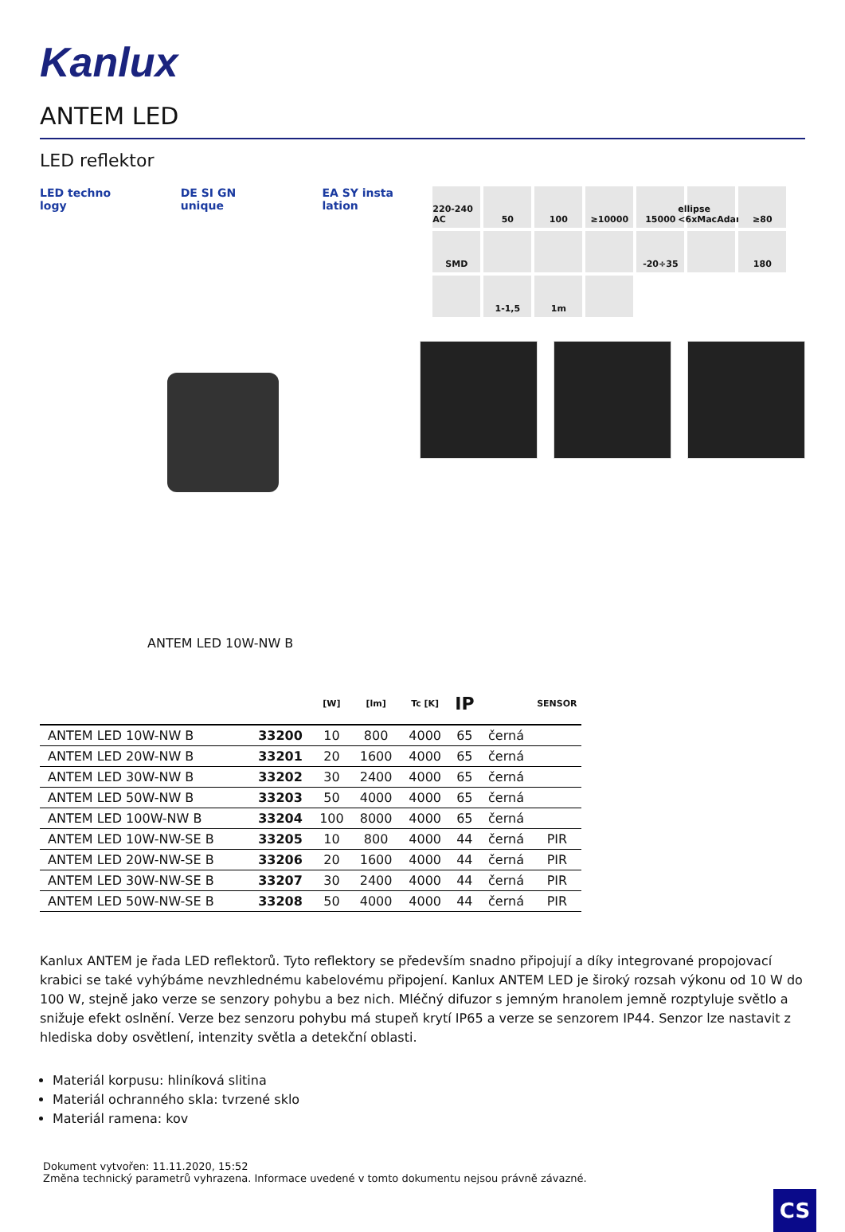Kanlux
ANTEM LED
LED reflektor
LED techno logy DE SI GN unique EA SY insta lation
220-240 AC
50
100
≥10000
15000
ellipse <6xMacAdam
≥80
SMD
-20÷35
180
1-1,5
1m
ANTEM LED 10W-NW B
| | | [W] | [lm] | Tc [K] | IP | | SENSOR |
| --- | --- | --- | --- | --- | --- | --- | --- |
| ANTEM LED 10W-NW B | 33200 | 10 | 800 | 4000 | 65 | černá | |
| ANTEM LED 20W-NW B | 33201 | 20 | 1600 | 4000 | 65 | černá | |
| ANTEM LED 30W-NW B | 33202 | 30 | 2400 | 4000 | 65 | černá | |
| ANTEM LED 50W-NW B | 33203 | 50 | 4000 | 4000 | 65 | černá | |
| ANTEM LED 100W-NW B | 33204 | 100 | 8000 | 4000 | 65 | černá | |
| ANTEM LED 10W-NW-SE B | 33205 | 10 | 800 | 4000 | 44 | černá | PIR |
| ANTEM LED 20W-NW-SE B | 33206 | 20 | 1600 | 4000 | 44 | černá | PIR |
| ANTEM LED 30W-NW-SE B | 33207 | 30 | 2400 | 4000 | 44 | černá | PIR |
| ANTEM LED 50W-NW-SE B | 33208 | 50 | 4000 | 4000 | 44 | černá | PIR |
Kanlux ANTEM je řada LED reflektorů. Tyto reflektory se především snadno připojují a díky integrované propojovací krabici se také vyhýbáme nevzhlednému kabelovému připojení. Kanlux ANTEM LED je široký rozsah výkonu od 10 W do 100 W, stejně jako verze se senzory pohybu a bez nich. Mléčný difuzor s jemným hranolem jemně rozptyluje světlo a snižuje efekt oslnění. Verze bez senzoru pohybu má stupeň krytí IP65 a verze se senzorem IP44. Senzor lze nastavit z hlediska doby osvětlení, intenzity světla a detekční oblasti.
Materiál korpusu: hliníková slitina
Materiál ochranného skla: tvrzené sklo
Materiál ramena: kov
Dokument vytvořen: 11.11.2020, 15:52
Změna technický parametrů vyhrazena. Informace uvedené v tomto dokumentu nejsou právně závazné.
CS